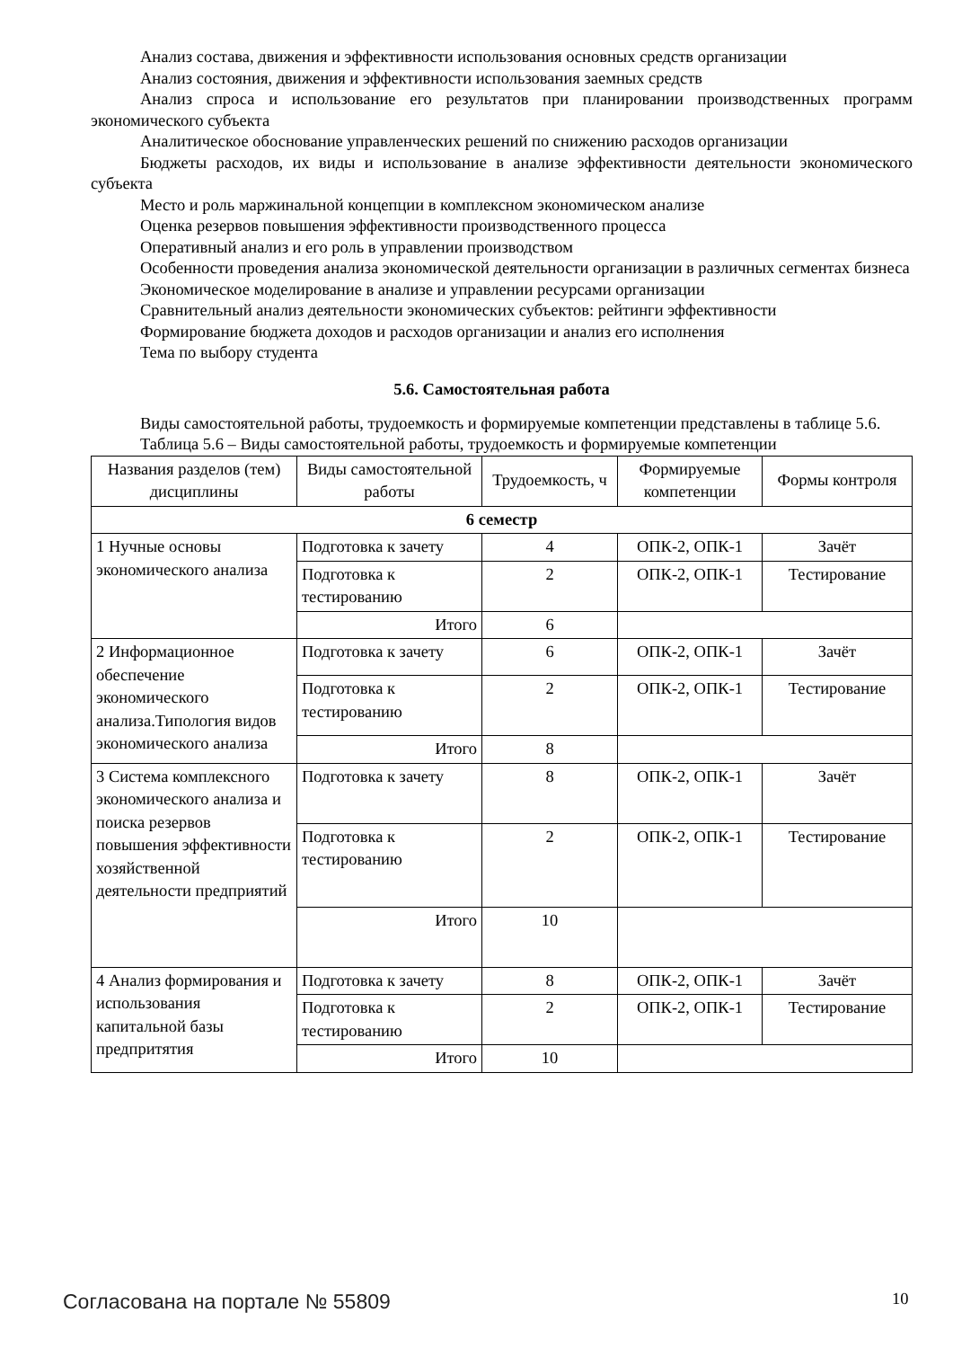Анализ состава, движения и эффективности использования основных средств организации
Анализ состояния, движения и эффективности использования заемных средств
Анализ спроса и использование его результатов при планировании производственных программ экономического субъекта
Аналитическое обоснование управленческих решений по снижению расходов организации
Бюджеты расходов, их виды и использование в анализе эффективности деятельности экономического субъекта
Место и роль маржинальной концепции в комплексном экономическом анализе
Оценка резервов повышения эффективности производственного процесса
Оперативный анализ и его роль в управлении производством
Особенности проведения анализа экономической деятельности организации в различных сегментах бизнеса
Экономическое моделирование в анализе и управлении ресурсами организации
Сравнительный анализ деятельности экономических субъектов: рейтинги эффективности
Формирование бюджета доходов и расходов организации и анализ его исполнения
Тема по выбору студента
5.6. Самостоятельная работа
Виды самостоятельной работы, трудоемкость и формируемые компетенции представлены в таблице 5.6.
Таблица 5.6 – Виды самостоятельной работы, трудоемкость и формируемые компетенции
| Названия разделов (тем) дисциплины | Виды самостоятельной работы | Трудоемкость, ч | Формируемые компетенции | Формы контроля |
| --- | --- | --- | --- | --- |
| 6 семестр | | | | |
| 1 Нучные основы экономического анализа | Подготовка к зачету | 4 | ОПК-2, ОПК-1 | Зачёт |
| | Подготовка к тестированию | 2 | ОПК-2, ОПК-1 | Тестирование |
| | Итого | 6 | | |
| 2 Информационное обеспечение экономического анализа.Типология видов экономического анализа | Подготовка к зачету | 6 | ОПК-2, ОПК-1 | Зачёт |
| | Подготовка к тестированию | 2 | ОПК-2, ОПК-1 | Тестирование |
| | Итого | 8 | | |
| 3 Система комплексного экономического анализа и поиска резервов повышения эффективности хозяйственной деятельности предприятий | Подготовка к зачету | 8 | ОПК-2, ОПК-1 | Зачёт |
| | Подготовка к тестированию | 2 | ОПК-2, ОПК-1 | Тестирование |
| | Итого | 10 | | |
| 4 Анализ формирования и использования капитальной базы предпритятия | Подготовка к зачету | 8 | ОПК-2, ОПК-1 | Зачёт |
| | Подготовка к тестированию | 2 | ОПК-2, ОПК-1 | Тестирование |
| | Итого | 10 | | |
Согласована на портале № 55809 10